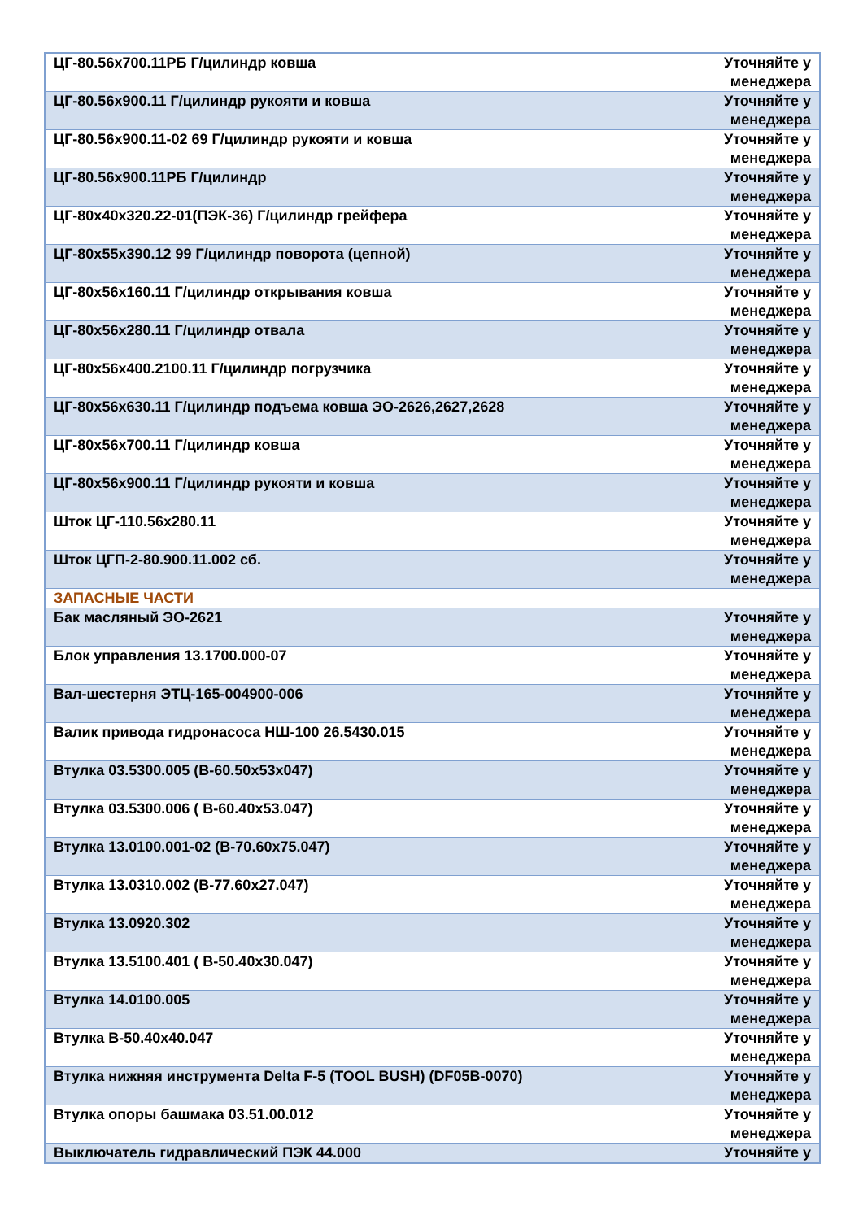| ЦГ-80.56х700.11РБ Г/цилиндр ковша | Уточняйте у менеджера |
| ЦГ-80.56х900.11 Г/цилиндр рукояти и ковша | Уточняйте у менеджера |
| ЦГ-80.56х900.11-02 69 Г/цилиндр рукояти и ковша | Уточняйте у менеджера |
| ЦГ-80.56х900.11РБ Г/цилиндр | Уточняйте у менеджера |
| ЦГ-80х40х320.22-01(ПЭК-36) Г/цилиндр грейфера | Уточняйте у менеджера |
| ЦГ-80х55х390.12 99 Г/цилиндр поворота (цепной) | Уточняйте у менеджера |
| ЦГ-80х56х160.11 Г/цилиндр открывания ковша | Уточняйте у менеджера |
| ЦГ-80х56х280.11 Г/цилиндр отвала | Уточняйте у менеджера |
| ЦГ-80х56х400.2100.11 Г/цилиндр погрузчика | Уточняйте у менеджера |
| ЦГ-80х56х630.11 Г/цилиндр подъема ковша ЭО-2626,2627,2628 | Уточняйте у менеджера |
| ЦГ-80х56х700.11 Г/цилиндр ковша | Уточняйте у менеджера |
| ЦГ-80х56х900.11 Г/цилиндр рукояти и ковша | Уточняйте у менеджера |
| Шток ЦГ-110.56х280.11 | Уточняйте у менеджера |
| Шток ЦГП-2-80.900.11.002 сб. | Уточняйте у менеджера |
| ЗАПАСНЫЕ ЧАСТИ | |
| Бак масляный ЭО-2621 | Уточняйте у менеджера |
| Блок управления 13.1700.000-07 | Уточняйте у менеджера |
| Вал-шестерня ЭТЦ-165-004900-006 | Уточняйте у менеджера |
| Валик привода гидронасоса НШ-100 26.5430.015 | Уточняйте у менеджера |
| Втулка 03.5300.005 (В-60.50х53х047) | Уточняйте у менеджера |
| Втулка 03.5300.006 ( В-60.40х53.047) | Уточняйте у менеджера |
| Втулка 13.0100.001-02 (В-70.60х75.047) | Уточняйте у менеджера |
| Втулка 13.0310.002 (В-77.60х27.047) | Уточняйте у менеджера |
| Втулка 13.0920.302 | Уточняйте у менеджера |
| Втулка 13.5100.401 ( В-50.40х30.047) | Уточняйте у менеджера |
| Втулка 14.0100.005 | Уточняйте у менеджера |
| Втулка В-50.40х40.047 | Уточняйте у менеджера |
| Втулка нижняя инструмента Delta F-5 (TOOL BUSH) (DF05B-0070) | Уточняйте у менеджера |
| Втулка опоры башмака 03.51.00.012 | Уточняйте у менеджера |
| Выключатель гидравлический ПЭК 44.000 | Уточняйте у |